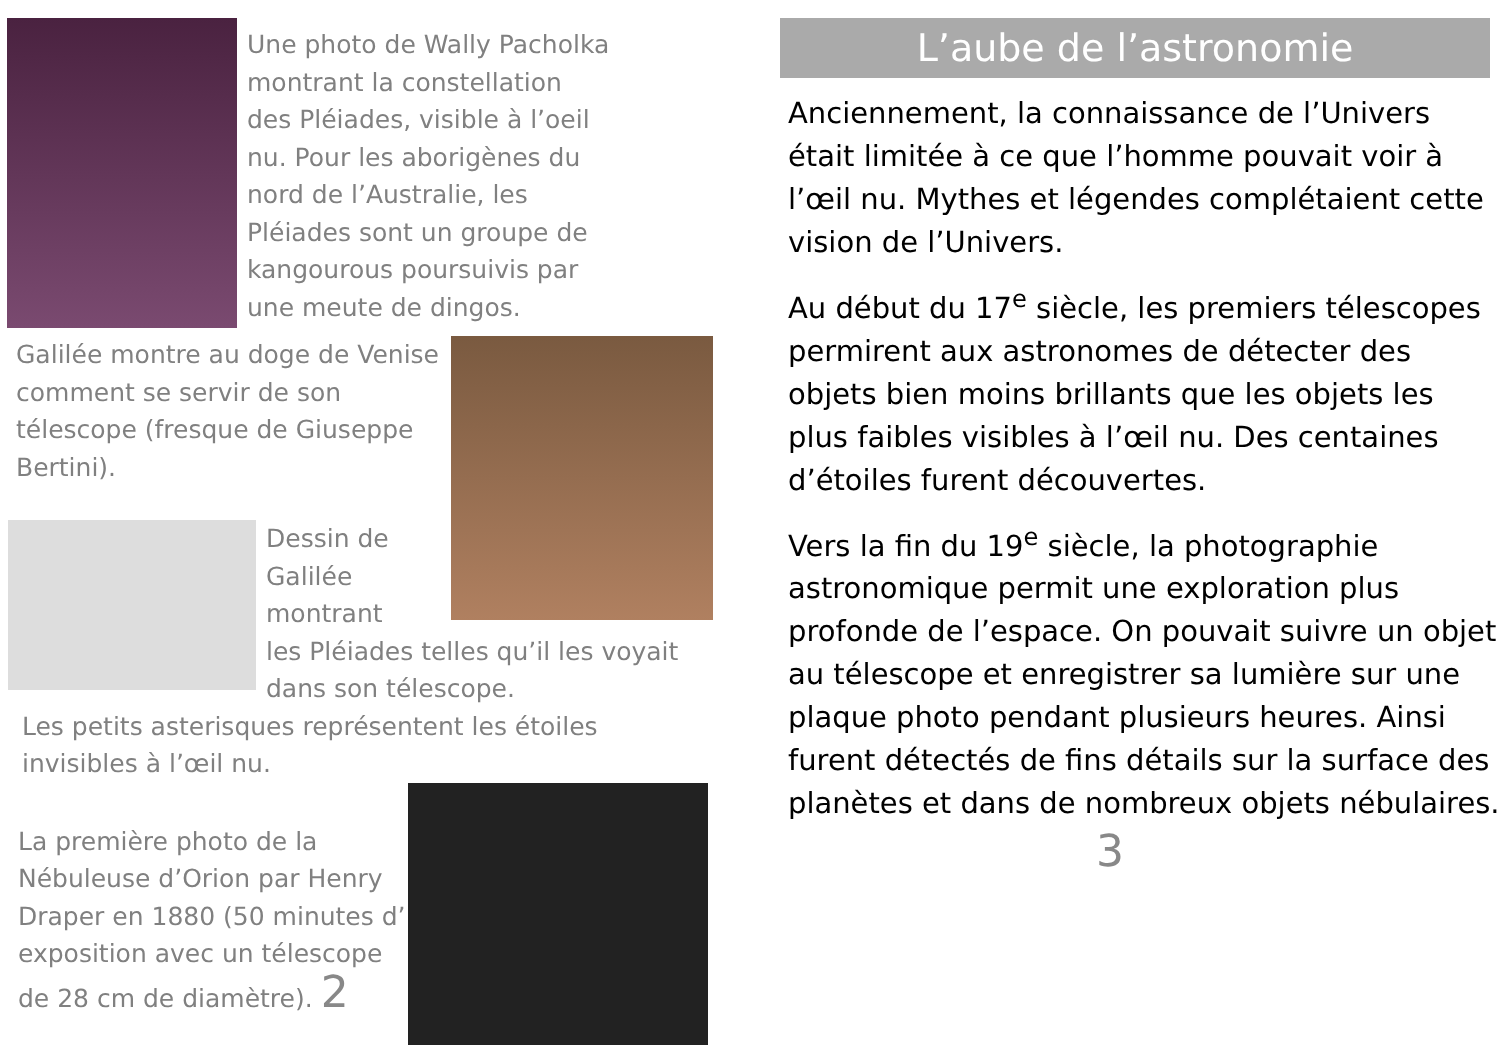Une photo de Wally Pacholka
montrant la constellation
des Pléiades, visible à l’oeil
nu. Pour les aborigènes du
nord de l’Australie, les
Pléiades sont un groupe de
kangourous poursuivis par
une meute de dingos.
Galilée montre au doge de Venise comment se servir de son télescope (fresque de Giuseppe Bertini).
Dessin de
Galilée
montrant
les Pléiades telles qu’il les voyait dans son télescope.
Les petits asterisques représentent les étoiles invisibles à l’œil nu.
La première photo de la Nébuleuse d’Orion par Henry Draper en 1880 (50 minutes d’ exposition avec un télescope de 28 cm de diamètre). 2
L’aube de l’astronomie
Anciennement, la connaissance de l’Univers était limitée à ce que l’homme pouvait voir à l’œil nu. Mythes et légendes complétaient cette vision de l’Univers.
Au début du 17<sup>e</sup> siècle, les premiers télescopes permirent aux astronomes de détecter des objets bien moins brillants que les objets les plus faibles visibles à l’œil nu. Des centaines d’étoiles furent découvertes.
Vers la fin du 19<sup>e</sup> siècle, la photographie astronomique permit une exploration plus profonde de l’espace. On pouvait suivre un objet au télescope et enregistrer sa lumière sur une plaque photo pendant plusieurs heures. Ainsi furent détectés de fins détails sur la surface des planètes et dans de nombreux objets nébulaires.
3